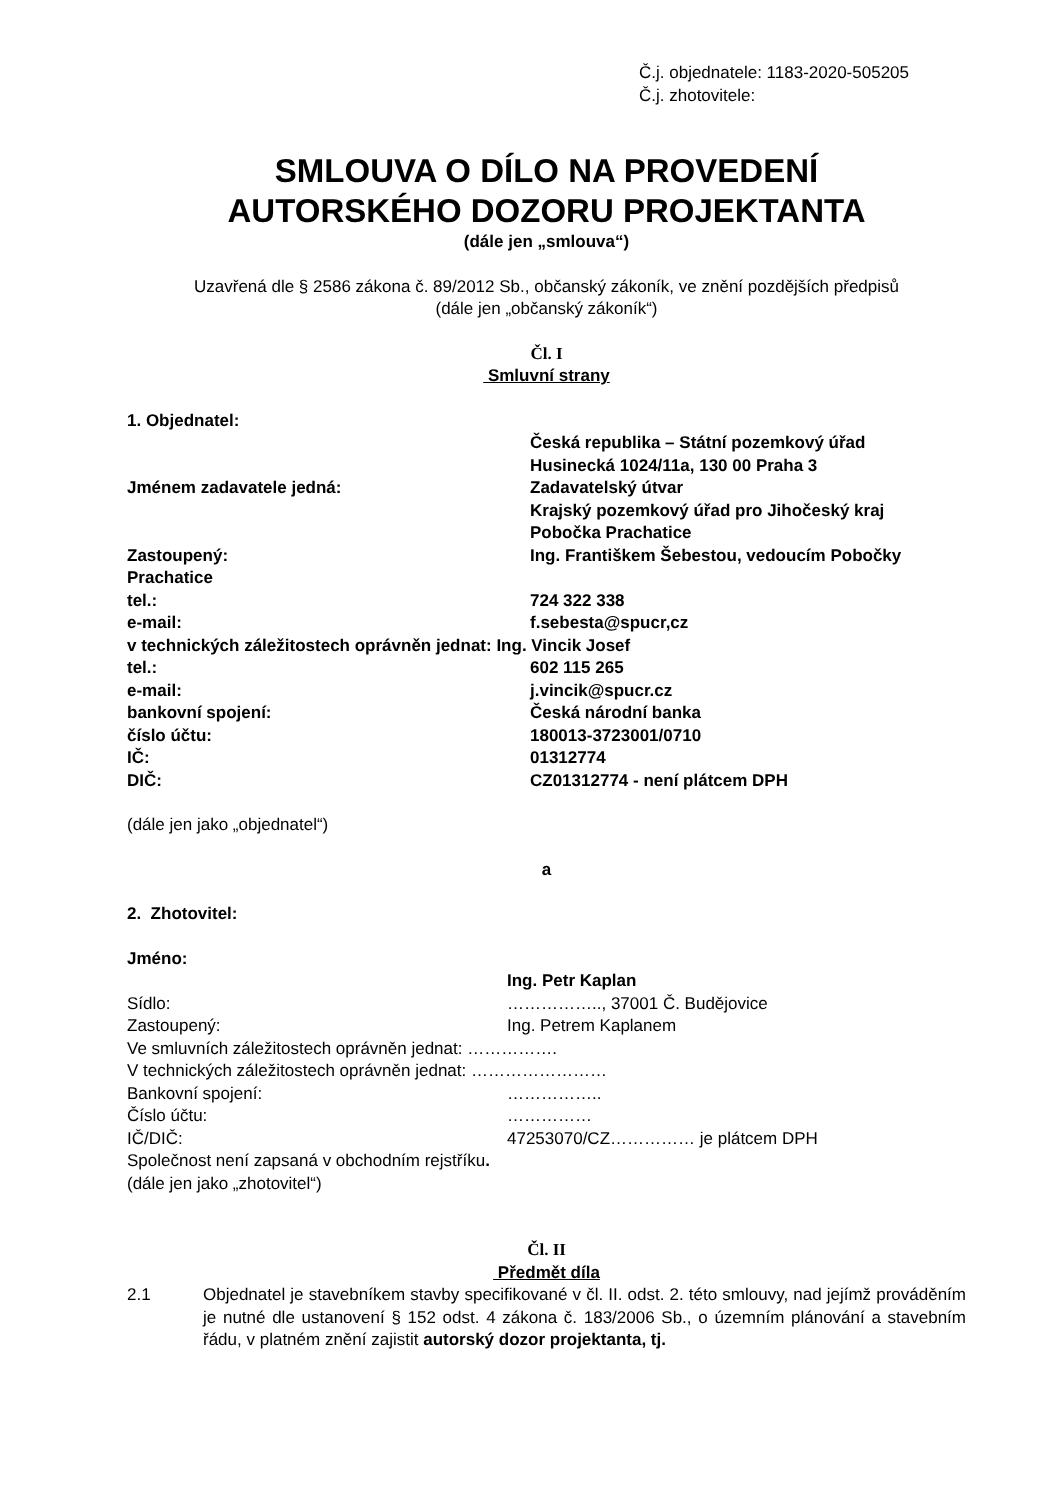Č.j. objednatele: 1183-2020-505205
Č.j. zhotovitele:
SMLOUVA O DÍLO NA PROVEDENÍ
AUTORSKÉHO DOZORU PROJEKTANTA
(dále jen „smlouva“)
Uzavřená dle § 2586 zákona č. 89/2012 Sb., občanský zákoník, ve znění pozdějších předpisů
(dále jen „občanský zákoník“)
Čl. I
Smluvní strany
1. Objednatel:
Česká republika – Státní pozemkový úřad
Husinecká 1024/11a, 130 00 Praha 3
Jménem zadavatele jedná: Zadavatelský útvar
Krajský pozemkový úřad pro Jihočeský kraj
Pobočka Prachatice
Zastoupený: Ing. Františkem Šebestou, vedoucím Pobočky
Prachatice
tel.: 724 322 338
e-mail: f.sebesta@spucr,cz
v technických záležitostech oprávněn jednat: Ing. Vincik Josef
tel.: 602 115 265
e-mail: j.vincik@spucr.cz
bankovní spojení: Česká národní banka
číslo účtu: 180013-3723001/0710
IČ: 01312774
DIČ: CZ01312774 - není plátcem DPH
(dále jen jako „objednatel“)
a
2. Zhotovitel:
Jméno:
Ing. Petr Kaplan
Sídlo: …………….., 37001 Č. Budějovice
Zastoupený: Ing. Petrem Kaplanem
Ve smluvních záležitostech oprávněn jednat: …………….
V technických záležitostech oprávněn jednat: ……………………
Bankovní spojení: ……………..
Číslo účtu: ……………
IČ/DIČ: 47253070/CZ…………… je plátcem DPH
Společnost není zapsaná v obchodním rejstříku.
(dále jen jako „zhotovitel“)
Čl. II
Předmět díla
2.1 Objednatel je stavebníkem stavby specifikované v čl. II. odst. 2. této smlouvy, nad jejímž prováděním je nutné dle ustanovení § 152 odst. 4 zákona č. 183/2006 Sb., o územním plánování a stavebním řádu, v platném znění zajistit autorský dozor projektanta, tj.